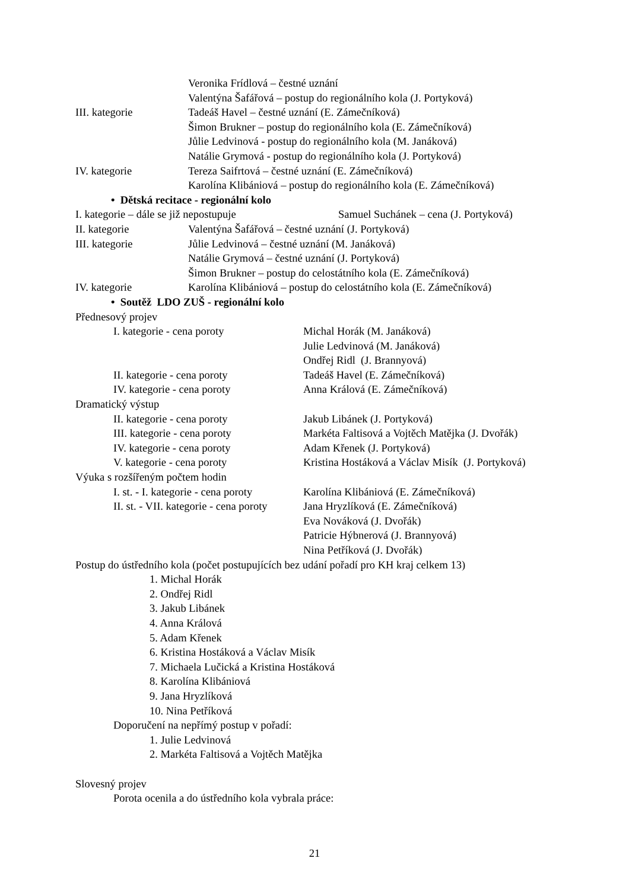Veronika Frídlová – čestné uznání
Valentýna Šafářová – postup do regionálního kola (J. Portyková)
III. kategorie Tadeáš Havel – čestné uznání (E. Zámečníková)
Šimon Brukner – postup do regionálního kola (E. Zámečníková)
Jůlie Ledvinová - postup do regionálního kola (M. Janáková)
Natálie Grymová - postup do regionálního kola (J. Portyková)
IV. kategorie Tereza Saifrtová – čestné uznání (E. Zámečníková)
Karolína Klibániová – postup do regionálního kola (E. Zámečníková)
• Dětská recitace - regionální kolo
I. kategorie – dále se již nepostupuje Samuel Suchánek – cena (J. Portyková)
II. kategorie Valentýna Šafářová – čestné uznání (J. Portyková)
III. kategorie Jůlie Ledvinová – čestné uznání (M. Janáková)
Natálie Grymová – čestné uznání (J. Portyková)
Šimon Brukner – postup do celostátního kola (E. Zámečníková)
IV. kategorie Karolína Klibániová – postup do celostátního kola (E. Zámečníková)
• Soutěž LDO ZUŠ - regionální kolo
Přednesový projev
I. kategorie - cena poroty Michal Horák (M. Janáková)
Julie Ledvinová (M. Janáková)
Ondřej Ridl (J. Brannyová)
II. kategorie - cena poroty Tadeáš Havel (E. Zámečníková)
IV. kategorie - cena poroty Anna Králová (E. Zámečníková)
Dramatický výstup
II. kategorie - cena poroty Jakub Libánek (J. Portyková)
III. kategorie - cena poroty Markéta Faltisová a Vojtěch Matějka (J. Dvořák)
IV. kategorie - cena poroty Adam Křenek (J. Portyková)
V. kategorie - cena poroty Kristina Hostáková a Václav Misík (J. Portyková)
Výuka s rozšířeným počtem hodin
I. st. - I. kategorie - cena poroty Karolína Klibániová (E. Zámečníková)
II. st. - VII. kategorie - cena poroty Jana Hryzlíková (E. Zámečníková)
Eva Nováková (J. Dvořák)
Patricie Hýbnerová (J. Brannyová)
Nina Petříková (J. Dvořák)
Postup do ústředního kola (počet postupujících bez udání pořadí pro KH kraj celkem 13)
1. Michal Horák
2. Ondřej Ridl
3. Jakub Libánek
4. Anna Králová
5. Adam Křenek
6. Kristina Hostáková a Václav Misík
7. Michaela Lučická a Kristina Hostáková
8. Karolína Klibániová
9. Jana Hryzlíková
10. Nina Petříková
Doporučení na nepřímý postup v pořadí:
1. Julie Ledvinová
2. Markéta Faltisová a Vojtěch Matějka
Slovesný projev
Porota ocenila a do ústředního kola vybrala práce:
21